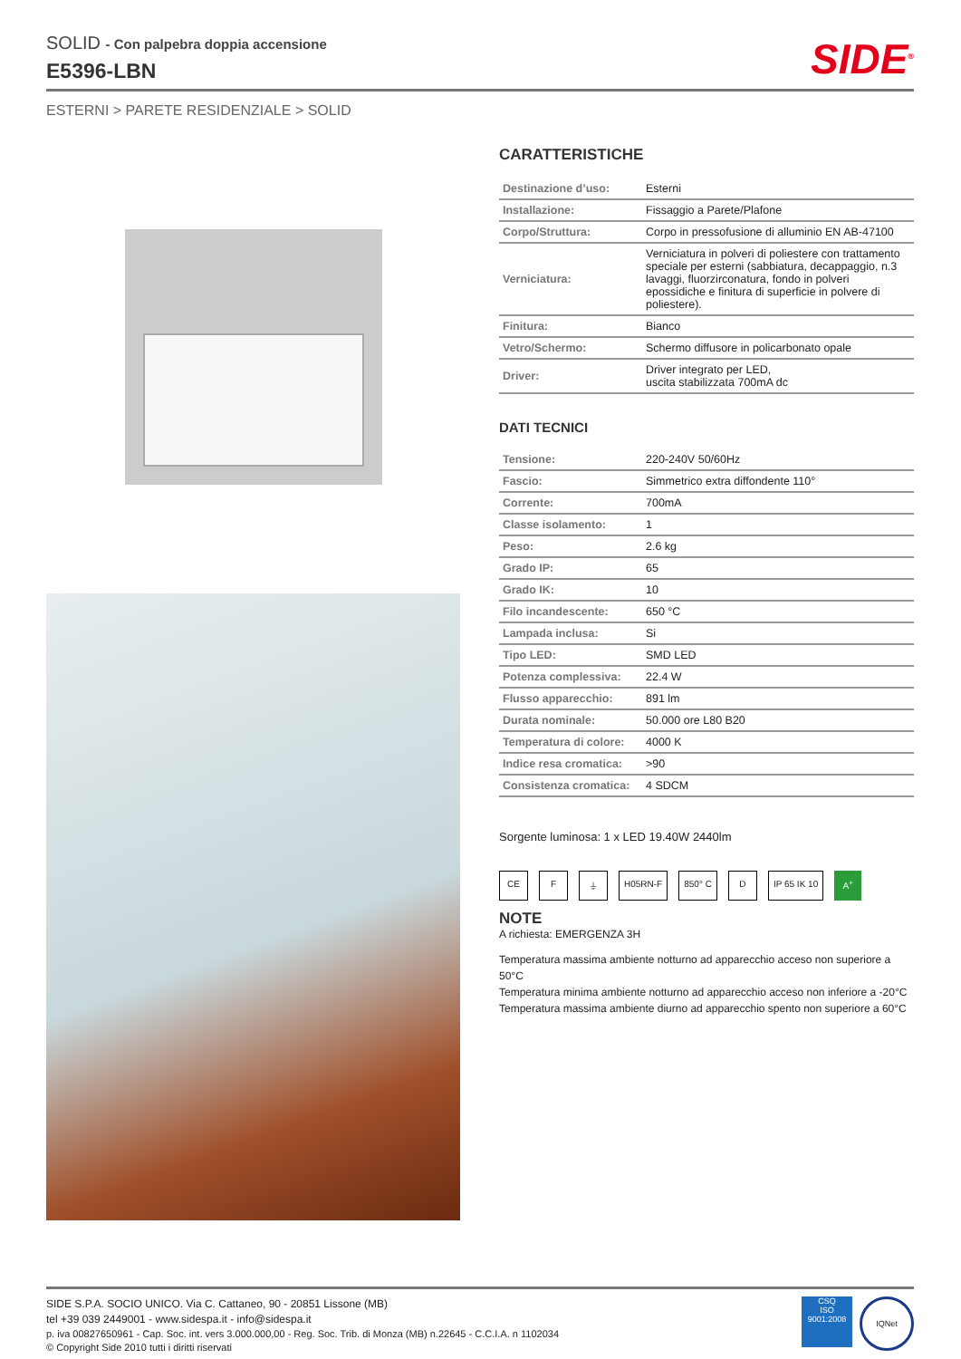SOLID - Con palpebra doppia accensione
E5396-LBN
SIDE<sup>®</sup>
ESTERNI > PARETE RESIDENZIALE > SOLID
CARATTERISTICHE
| Destinazione d’uso: | Esterni |
| Installazione: | Fissaggio a Parete/Plafone |
| Corpo/Struttura: | Corpo in pressofusione di alluminio EN AB-47100 |
| Verniciatura: | Verniciatura in polveri di poliestere con trattamento speciale per esterni (sabbiatura, decappaggio, n.3 lavaggi, fluorzirconatura, fondo in polveri epossidiche e finitura di superficie in polvere di poliestere). |
| Finitura: | Bianco |
| Vetro/Schermo: | Schermo diffusore in policarbonato opale |
| Driver: | Driver integrato per LED, uscita stabilizzata 700mA dc |
DATI TECNICI
| Tensione: | 220-240V 50/60Hz |
| Fascio: | Simmetrico extra diffondente 110° |
| Corrente: | 700mA |
| Classe isolamento: | 1 |
| Peso: | 2.6 kg |
| Grado IP: | 65 |
| Grado IK: | 10 |
| Filo incandescente: | 650 °C |
| Lampada inclusa: | Si |
| Tipo LED: | SMD LED |
| Potenza complessiva: | 22.4 W |
| Flusso apparecchio: | 891 lm |
| Durata nominale: | 50.000 ore L80 B20 |
| Temperatura di colore: | 4000 K |
| Indice resa cromatica: | >90 |
| Consistenza cromatica: | 4 SDCM |
Sorgente luminosa: 1 x LED 19.40W 2440lm
CE F ⏚ H05RN-F 850° C D IP 65 IK 10 A<sup>+</sup>
NOTE
A richiesta: EMERGENZA 3H
Temperatura massima ambiente notturno ad apparecchio acceso non superiore a 50°C
Temperatura minima ambiente notturno ad apparecchio acceso non inferiore a -20°C
Temperatura massima ambiente diurno ad apparecchio spento non superiore a 60°C
SIDE S.P.A. SOCIO UNICO. Via C. Cattaneo, 90 - 20851 Lissone (MB)
tel +39 039 2449001 - www.sidespa.it - info@sidespa.it
p. iva 00827650961 - Cap. Soc. int. vers 3.000.000,00 - Reg. Soc. Trib. di Monza (MB) n.22645 - C.C.I.A. n 1102034
© Copyright Side 2010 tutti i diritti riservati
CSQ
ISO
9001:2008
IQNet